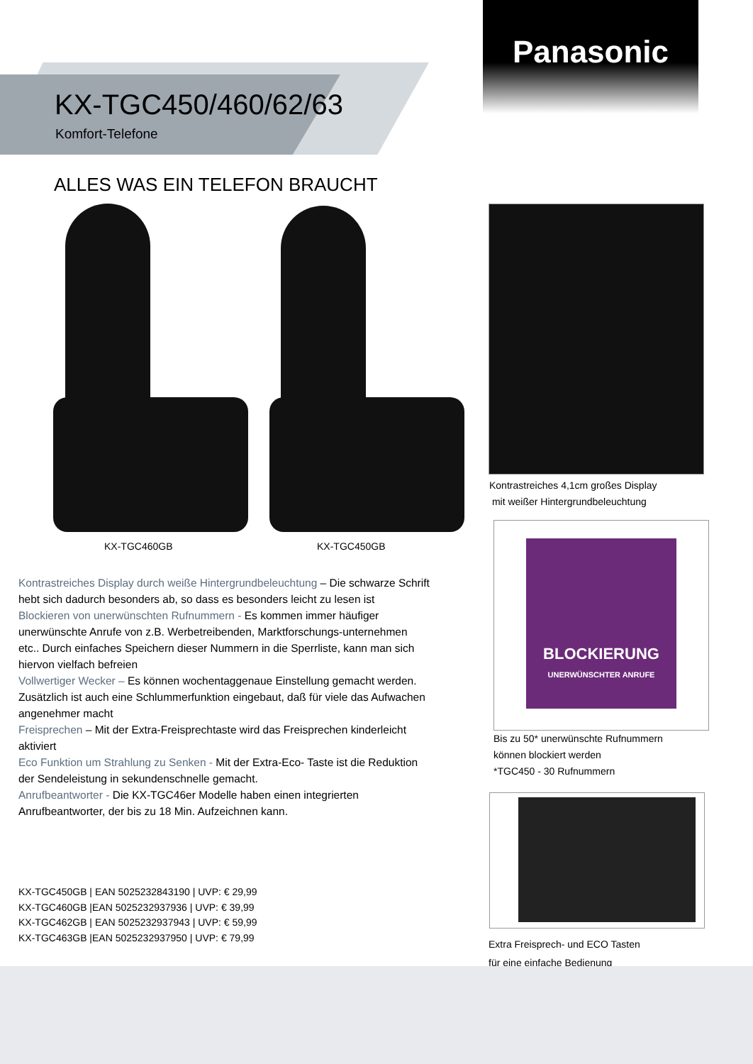Panasonic
KX-TGC450/460/62/63
Komfort-Telefone
ALLES WAS EIN TELEFON BRAUCHT
KX-TGC460GB KX-TGC450GB
Kontrastreiches 4,1cm großes Display
mit weißer Hintergrundbeleuchtung
BLOCKIERUNG
UNERWÜNSCHTER ANRUFE
Bis zu 50* unerwünschte Rufnummern
können blockiert werden
*TGC450 - 30 Rufnummern
Extra Freisprech- und ECO Tasten
für eine einfache Bedienung
Kontrastreiches Display durch weiße Hintergrundbeleuchtung – Die schwarze Schrift hebt sich dadurch besonders ab, so dass es besonders leicht zu lesen ist
Blockieren von unerwünschten Rufnummern - Es kommen immer häufiger unerwünschte Anrufe von z.B. Werbetreibenden, Marktforschungs-unternehmen etc.. Durch einfaches Speichern dieser Nummern in die Sperrliste, kann man sich hiervon vielfach befreien
Vollwertiger Wecker – Es können wochentaggenaue Einstellung gemacht werden. Zusätzlich ist auch eine Schlummerfunktion eingebaut, daß für viele das Aufwachen angenehmer macht
Freisprechen – Mit der Extra-Freisprechtaste wird das Freisprechen kinderleicht aktiviert
Eco Funktion um Strahlung zu Senken - Mit der Extra-Eco- Taste ist die Reduktion der Sendeleistung in sekundenschnelle gemacht.
Anrufbeantworter - Die KX-TGC46er Modelle haben einen integrierten Anrufbeantworter, der bis zu 18 Min. Aufzeichnen kann.
KX-TGC450GB | EAN 5025232843190 | UVP: € 29,99
KX-TGC460GB |EAN 5025232937936 | UVP: € 39,99
KX-TGC462GB | EAN 5025232937943 | UVP: € 59,99
KX-TGC463GB |EAN 5025232937950 | UVP: € 79,99